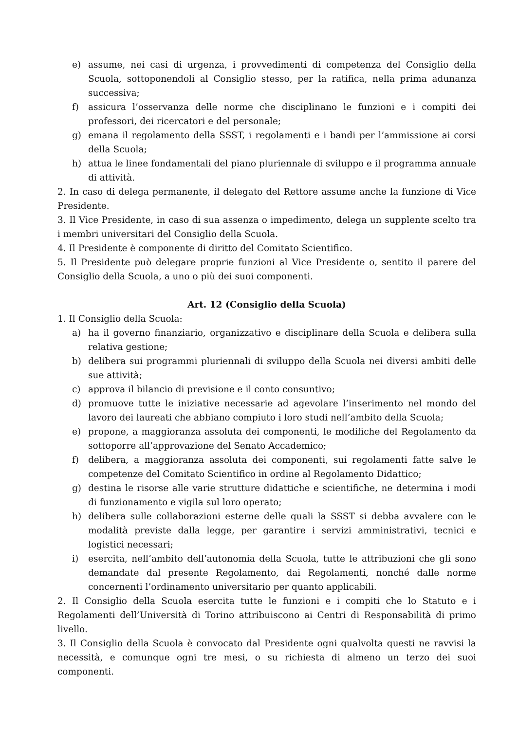e) assume, nei casi di urgenza, i provvedimenti di competenza del Consiglio della Scuola, sottoponendoli al Consiglio stesso, per la ratifica, nella prima adunanza successiva;
f) assicura l’osservanza delle norme che disciplinano le funzioni e i compiti dei professori, dei ricercatori e del personale;
g) emana il regolamento della SSST, i regolamenti e i bandi per l’ammissione ai corsi della Scuola;
h) attua le linee fondamentali del piano pluriennale di sviluppo e il programma annuale di attività.
2. In caso di delega permanente, il delegato del Rettore assume anche la funzione di Vice Presidente.
3. Il Vice Presidente, in caso di sua assenza o impedimento, delega un supplente scelto tra i membri universitari del Consiglio della Scuola.
4. Il Presidente è componente di diritto del Comitato Scientifico.
5. Il Presidente può delegare proprie funzioni al Vice Presidente o, sentito il parere del Consiglio della Scuola, a uno o più dei suoi componenti.
Art. 12 (Consiglio della Scuola)
1. Il Consiglio della Scuola:
a) ha il governo finanziario, organizzativo e disciplinare della Scuola e delibera sulla relativa gestione;
b) delibera sui programmi pluriennali di sviluppo della Scuola nei diversi ambiti delle sue attività;
c) approva il bilancio di previsione e il conto consuntivo;
d) promuove tutte le iniziative necessarie ad agevolare l’inserimento nel mondo del lavoro dei laureati che abbiano compiuto i loro studi nell’ambito della Scuola;
e) propone, a maggioranza assoluta dei componenti, le modifiche del Regolamento da sottoporre all’approvazione del Senato Accademico;
f) delibera, a maggioranza assoluta dei componenti, sui regolamenti fatte salve le competenze del Comitato Scientifico in ordine al Regolamento Didattico;
g) destina le risorse alle varie strutture didattiche e scientifiche, ne determina i modi di funzionamento e vigila sul loro operato;
h) delibera sulle collaborazioni esterne delle quali la SSST si debba avvalere con le modalità previste dalla legge, per garantire i servizi amministrativi, tecnici e logistici necessari;
i) esercita, nell’ambito dell’autonomia della Scuola, tutte le attribuzioni che gli sono demandate dal presente Regolamento, dai Regolamenti, nonché dalle norme concernenti l’ordinamento universitario per quanto applicabili.
2. Il Consiglio della Scuola esercita tutte le funzioni e i compiti che lo Statuto e i Regolamenti dell’Università di Torino attribuiscono ai Centri di Responsabilità di primo livello.
3. Il Consiglio della Scuola è convocato dal Presidente ogni qualvolta questi ne ravvisi la necessità, e comunque ogni tre mesi, o su richiesta di almeno un terzo dei suoi componenti.